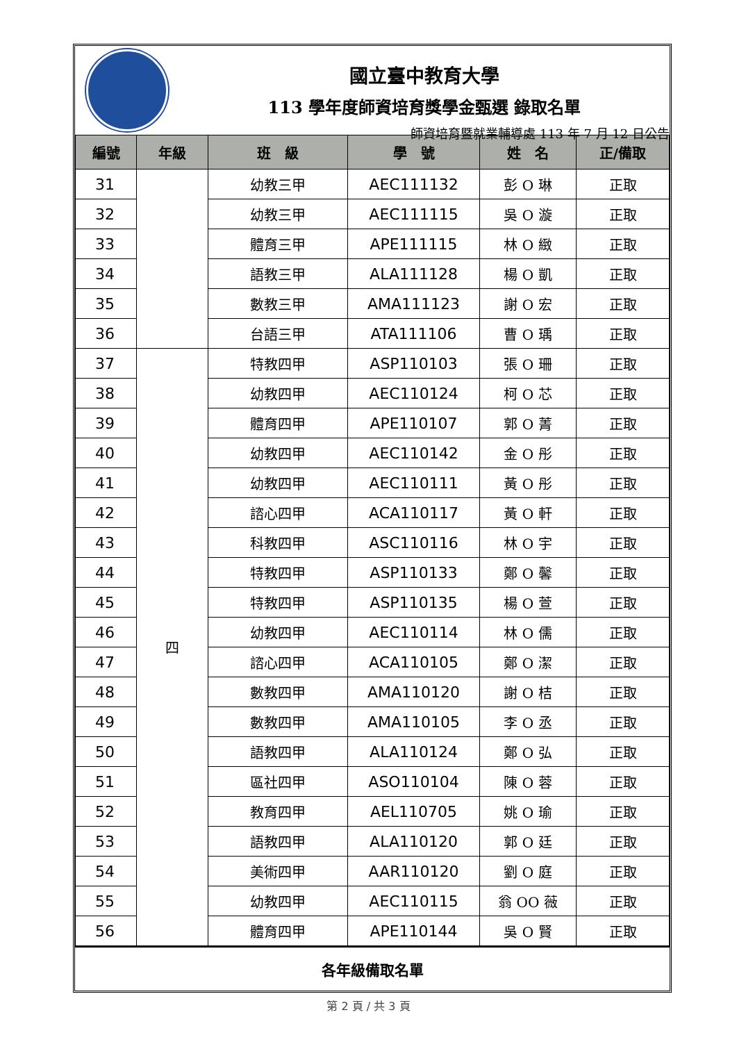國立臺中教育大學
113 學年度師資培育獎學金甄選 錄取名單
師資培育暨就業輔導處 113 年 7 月 12 日公告
| 編號 | 年級 | 班 級 | 學 號 | 姓 名 | 正/備取 |
| --- | --- | --- | --- | --- | --- |
| 31 | | 幼教三甲 | AEC111132 | 彭 O 琳 | 正取 |
| 32 | | 幼教三甲 | AEC111115 | 吳 O 漩 | 正取 |
| 33 | | 體育三甲 | APE111115 | 林 O 緻 | 正取 |
| 34 | | 語教三甲 | ALA111128 | 楊 O 凱 | 正取 |
| 35 | | 數教三甲 | AMA111123 | 謝 O 宏 | 正取 |
| 36 | | 台語三甲 | ATA111106 | 曹 O 瑀 | 正取 |
| 37 | 四 | 特教四甲 | ASP110103 | 張 O 珊 | 正取 |
| 38 | | 幼教四甲 | AEC110124 | 柯 O 芯 | 正取 |
| 39 | | 體育四甲 | APE110107 | 郭 O 菁 | 正取 |
| 40 | | 幼教四甲 | AEC110142 | 金 O 彤 | 正取 |
| 41 | | 幼教四甲 | AEC110111 | 黃 O 彤 | 正取 |
| 42 | | 諮心四甲 | ACA110117 | 黃 O 軒 | 正取 |
| 43 | | 科教四甲 | ASC110116 | 林 O 宇 | 正取 |
| 44 | | 特教四甲 | ASP110133 | 鄭 O 馨 | 正取 |
| 45 | | 特教四甲 | ASP110135 | 楊 O 萱 | 正取 |
| 46 | | 幼教四甲 | AEC110114 | 林 O 儒 | 正取 |
| 47 | | 諮心四甲 | ACA110105 | 鄭 O 潔 | 正取 |
| 48 | | 數教四甲 | AMA110120 | 謝 O 桔 | 正取 |
| 49 | | 數教四甲 | AMA110105 | 李 O 丞 | 正取 |
| 50 | | 語教四甲 | ALA110124 | 鄭 O 弘 | 正取 |
| 51 | | 區社四甲 | ASO110104 | 陳 O 蓉 | 正取 |
| 52 | | 教育四甲 | AEL110705 | 姚 O 瑜 | 正取 |
| 53 | | 語教四甲 | ALA110120 | 郭 O 廷 | 正取 |
| 54 | | 美術四甲 | AAR110120 | 劉 O 庭 | 正取 |
| 55 | | 幼教四甲 | AEC110115 | 翁 OO 薇 | 正取 |
| 56 | | 體育四甲 | APE110144 | 吳 O 賢 | 正取 |
各年級備取名單
第 2 頁 / 共 3 頁